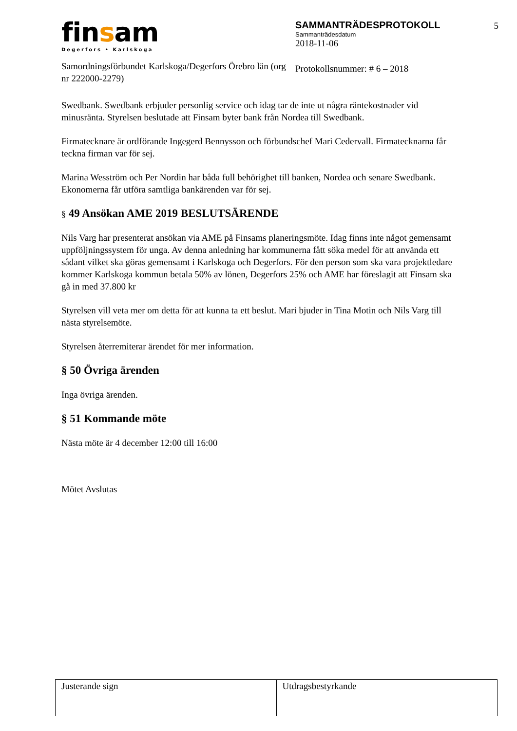finsam
Degerfors • Karlskoga
Samordningsförbundet Karlskoga/Degerfors Örebro län (org nr 222000-2279)
SAMMANTRÄDESPROTOKOLL
Sammanträdesdatum
2018-11-06
Protokollsnummer: # 6 – 2018
5
Swedbank. Swedbank erbjuder personlig service och idag tar de inte ut några räntekostnader vid minusränta. Styrelsen beslutade att Finsam byter bank från Nordea till Swedbank.
Firmatecknare är ordförande Ingegerd Bennysson och förbundschef Mari Cedervall. Firmatecknarna får teckna firman var för sej.
Marina Wesström och Per Nordin har båda full behörighet till banken, Nordea och senare Swedbank. Ekonomerna får utföra samtliga bankärenden var för sej.
§ 49 Ansökan AME 2019 BESLUTSÄRENDE
Nils Varg har presenterat ansökan via AME på Finsams planeringsmöte. Idag finns inte något gemensamt uppföljningssystem för unga. Av denna anledning har kommunerna fått söka medel för att använda ett sådant vilket ska göras gemensamt i Karlskoga och Degerfors. För den person som ska vara projektledare kommer Karlskoga kommun betala 50% av lönen, Degerfors 25% och AME har föreslagit att Finsam ska gå in med 37.800 kr
Styrelsen vill veta mer om detta för att kunna ta ett beslut. Mari bjuder in Tina Motin och Nils Varg till nästa styrelsemöte.
Styrelsen återremiterar ärendet för mer information.
§ 50 Övriga ärenden
Inga övriga ärenden.
§ 51 Kommande möte
Nästa möte är 4 december 12:00 till 16:00
Mötet Avslutas
Justerande sign Utdragsbestyrkande